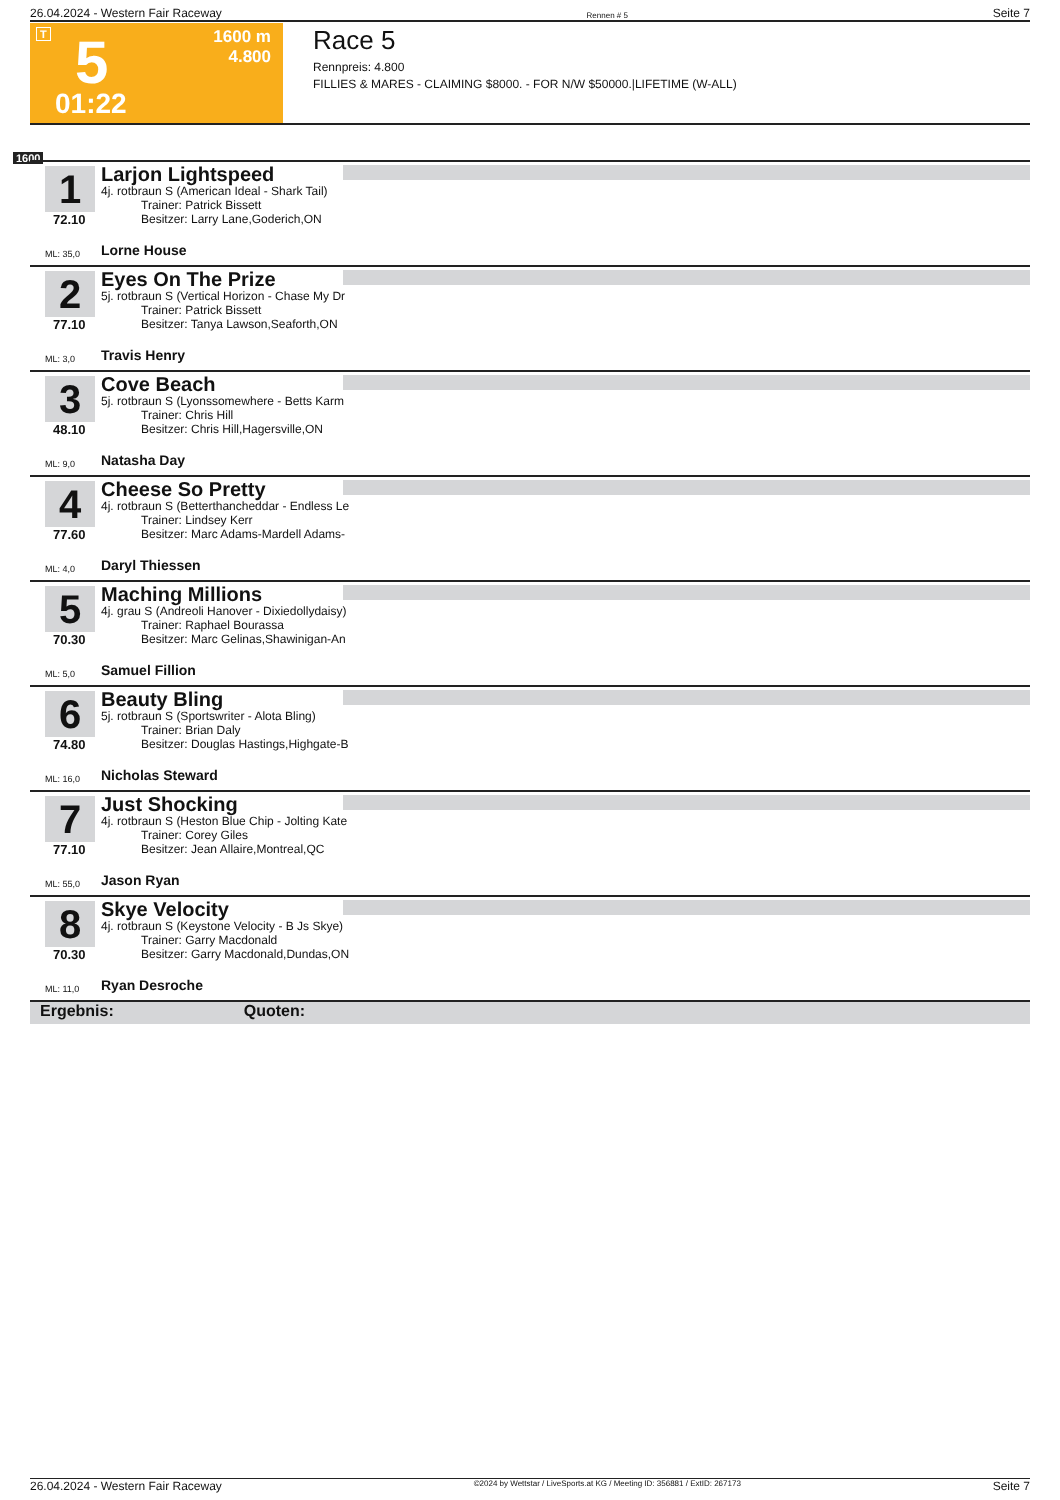26.04.2024 - Western Fair Raceway Rennen # 5 Seite 7
T 5 1600 m
4.800
01:22
Race 5
Rennpreis: 4.800
FILLIES & MARES - CLAIMING $8000. - FOR N/W $50000.|LIFETIME (W-ALL)
1600
1
72.10
Larjon Lightspeed
4j. rotbraun S (American Ideal - Shark Tail)
Trainer: Patrick Bissett
Besitzer: Larry Lane,Goderich,ON
ML: 35,0 Lorne House
2
77.10
Eyes On The Prize
5j. rotbraun S (Vertical Horizon - Chase My Dr
Trainer: Patrick Bissett
Besitzer: Tanya Lawson,Seaforth,ON
ML: 3,0 Travis Henry
3
48.10
Cove Beach
5j. rotbraun S (Lyonssomewhere - Betts Karm
Trainer: Chris Hill
Besitzer: Chris Hill,Hagersville,ON
ML: 9,0 Natasha Day
4
77.60
Cheese So Pretty
4j. rotbraun S (Betterthancheddar - Endless Le
Trainer: Lindsey Kerr
Besitzer: Marc Adams-Mardell Adams-
ML: 4,0 Daryl Thiessen
5
70.30
Maching Millions
4j. grau S (Andreoli Hanover - Dixiedollydaisy)
Trainer: Raphael Bourassa
Besitzer: Marc Gelinas,Shawinigan-An
ML: 5,0 Samuel Fillion
6
74.80
Beauty Bling
5j. rotbraun S (Sportswriter - Alota Bling)
Trainer: Brian Daly
Besitzer: Douglas Hastings,Highgate-B
ML: 16,0 Nicholas Steward
7
77.10
Just Shocking
4j. rotbraun S (Heston Blue Chip - Jolting Kate
Trainer: Corey Giles
Besitzer: Jean Allaire,Montreal,QC
ML: 55,0 Jason Ryan
8
70.30
Skye Velocity
4j. rotbraun S (Keystone Velocity - B Js Skye)
Trainer: Garry Macdonald
Besitzer: Garry Macdonald,Dundas,ON
ML: 11,0 Ryan Desroche
Ergebnis: Quoten:
26.04.2024 - Western Fair Raceway ©2024 by Wettstar / LiveSports.at KG / Meeting ID: 356881 / ExtID: 267173 Seite 7